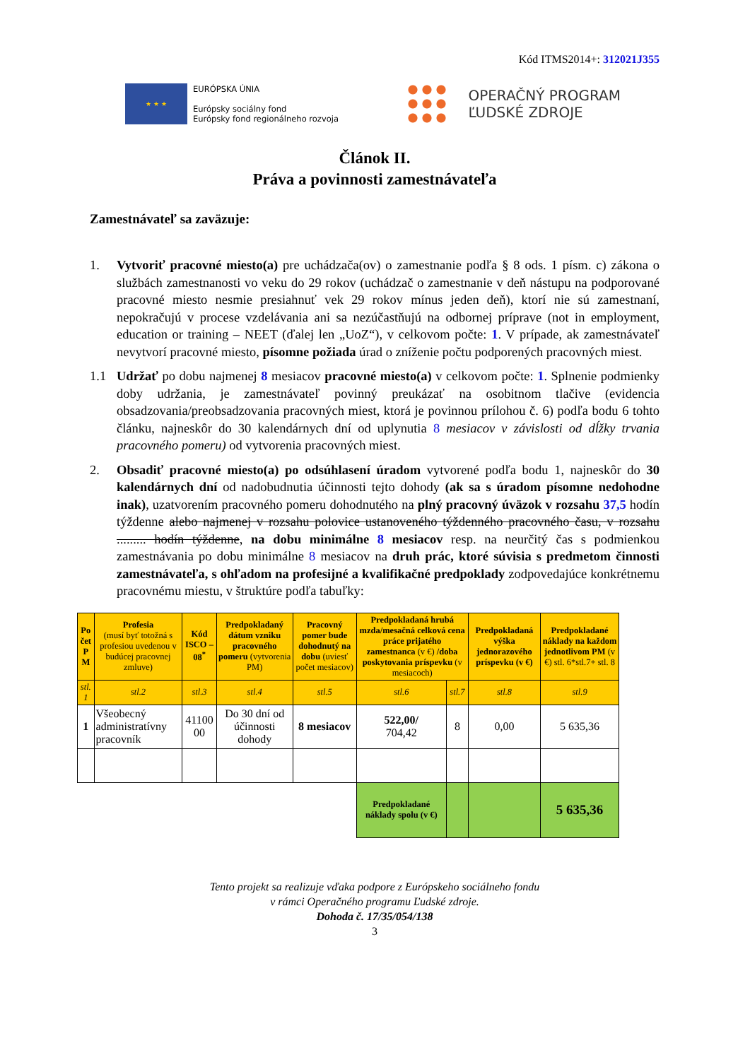Kód ITMS2014+: 312021J355
★ ★ ★
EURÓPSKA ÚNIA
Európsky sociálny fond
Európsky fond regionálneho rozvoja
OPERAČNÝ PROGRAM
ĽUDSKÉ ZDROJE
Článok II.
Práva a povinnosti zamestnávateľa
Zamestnávateľ sa zaväzuje:
1. Vytvoriť pracovné miesto(a) pre uchádzača(ov) o zamestnanie podľa § 8 ods. 1 písm. c) zákona o službách zamestnanosti vo veku do 29 rokov (uchádzač o zamestnanie v deň nástupu na podporované pracovné miesto nesmie presiahnuť vek 29 rokov mínus jeden deň), ktorí nie sú zamestnaní, nepokračujú v procese vzdelávania ani sa nezúčastňujú na odbornej príprave (not in employment, education or training – NEET (ďalej len „UoZ“), v celkovom počte: 1. V prípade, ak zamestnávateľ nevytvorí pracovné miesto, písomne požiada úrad o zníženie počtu podporených pracovných miest.
1.1 Udržať po dobu najmenej 8 mesiacov pracovné miesto(a) v celkovom počte: 1. Splnenie podmienky doby udržania, je zamestnávateľ povinný preukázať na osobitnom tlačive (evidencia obsadzovania/preobsadzovania pracovných miest, ktorá je povinnou prílohou č. 6) podľa bodu 6 tohto článku, najneskôr do 30 kalendárnych dní od uplynutia 8 mesiacov v závislosti od dĺžky trvania pracovného pomeru) od vytvorenia pracovných miest.
2. Obsadiť pracovné miesto(a) po odsúhlasení úradom vytvorené podľa bodu 1, najneskôr do 30 kalendárnych dní od nadobudnutia účinnosti tejto dohody (ak sa s úradom písomne nedohodne inak), uzatvorením pracovného pomeru dohodnutého na plný pracovný úväzok v rozsahu 37,5 hodín týždenne alebo najmenej v rozsahu polovice ustanoveného týždenného pracovného času, v rozsahu ......... hodín týždenne, na dobu minimálne 8 mesiacov resp. na neurčitý čas s podmienkou zamestnávania po dobu minimálne 8 mesiacov na druh prác, ktoré súvisia s predmetom činnosti zamestnávateľa, s ohľadom na profesijné a kvalifikačné predpoklady zodpovedajúce konkrétnemu pracovnému miestu, v štruktúre podľa tabuľky:
| Po čet P M | Profesia (musí byť totožná s profesiou uvedenou v budúcej pracovnej zmluve) | Kód ISCO – 08<sup>*</sup> | Predpokladaný dátum vzniku pracovného pomeru (vytvorenia PM) | Pracovný pomer bude dohodnutý na dobu (uviesť počet mesiacov) | Predpokladaná hrubá mzda/mesačná celková cena práce prijatého zamestnanca (v €) /doba poskytovania príspevku (v mesiacoch) | | Predpokladaná výška jednorazového príspevku (v €) | Predpokladané náklady na každom jednotlivom PM (v €) stl. 6*stl.7+ stl. 8 |
| --- | --- | --- | --- | --- | --- | --- | --- | --- |
| stl. 1 | stl.2 | stl.3 | stl.4 | stl.5 | stl.6 | stl.7 | stl.8 | stl.9 |
| 1 | Všeobecný administratívny pracovník | 41100 00 | Do 30 dní od účinnosti dohody | 8 mesiacov | 522,00/ 704,42 | 8 | 0,00 | 5 635,36 |
| | | | | | Predpokladané náklady spolu (v €) | | | 5 635,36 |
Tento projekt sa realizuje vďaka podpore z Európskeho sociálneho fondu
v rámci Operačného programu Ľudské zdroje.
Dohoda č. 17/35/054/138
3